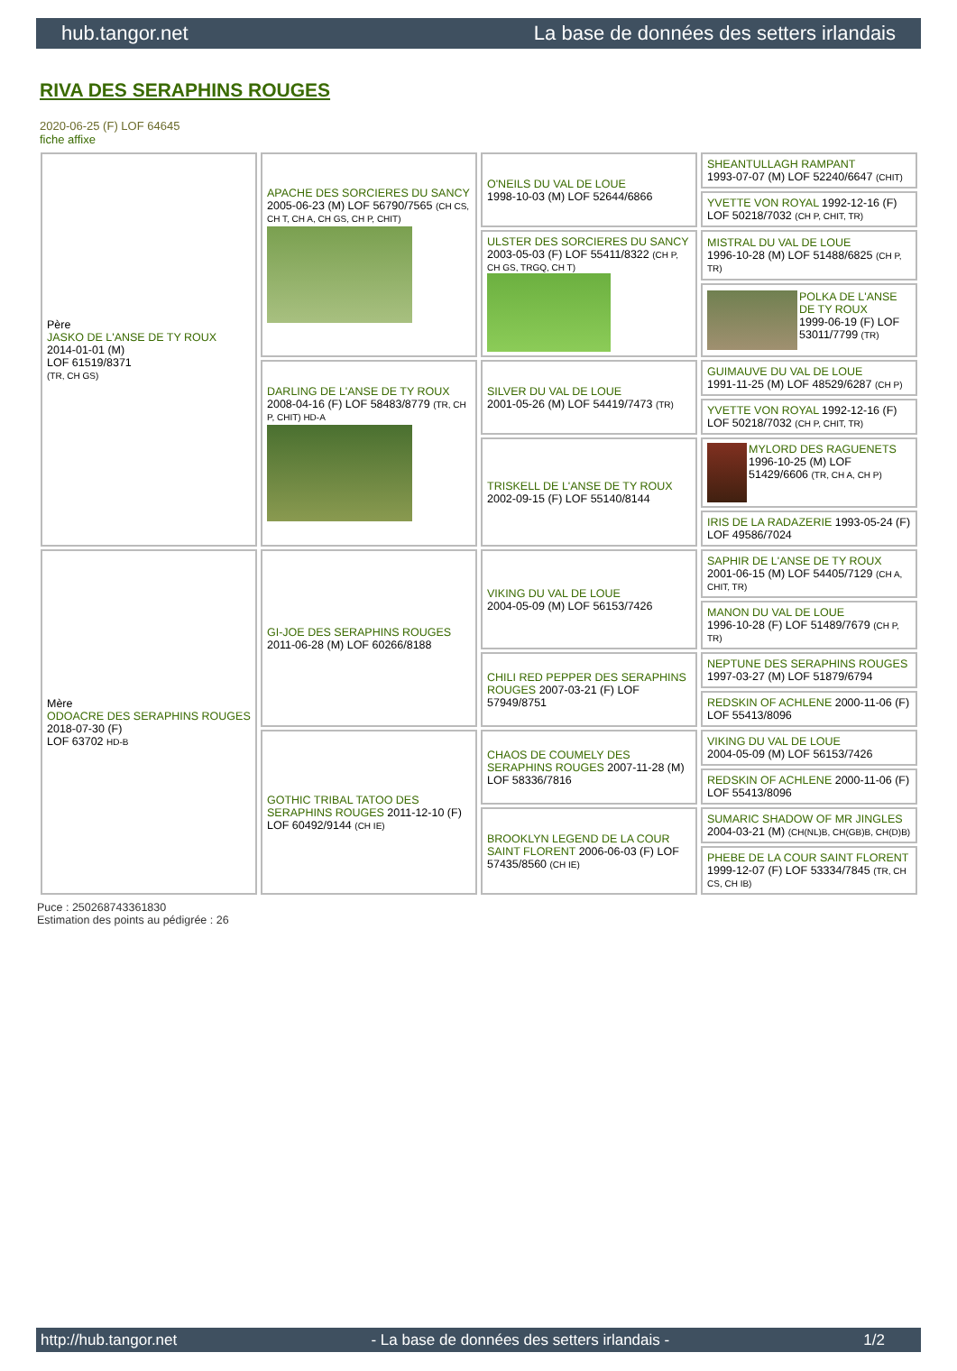hub.tangor.net La base de données des setters irlandais
RIVA DES SERAPHINS ROUGES
2020-06-25 (F) LOF 64645
fiche affixe
| Père JASKO DE L'ANSE DE TY ROUX 2014-01-01 (M) LOF 61519/8371 (TR, CH GS) | APACHE DES SORCIERES DU SANCY 2005-06-23 (M) LOF 56790/7565 (CH CS, CH T, CH A, CH GS, CH P, CHIT) | O'NEILS DU VAL DE LOUE 1998-10-03 (M) LOF 52644/6866 | SHEANTULLAGH RAMPANT 1993-07-07 (M) LOF 52240/6647 (CHIT) |
| | | | YVETTE VON ROYAL 1992-12-16 (F) LOF 50218/7032 (CH P, CHIT, TR) |
| | | ULSTER DES SORCIERES DU SANCY 2003-05-03 (F) LOF 55411/8322 (CH P, CH GS, TRGQ, CH T) | MISTRAL DU VAL DE LOUE 1996-10-28 (M) LOF 51488/6825 (CH P, TR) |
| | | | POLKA DE L'ANSE DE TY ROUX 1999-06-19 (F) LOF 53011/7799 (TR) |
| | DARLING DE L'ANSE DE TY ROUX 2008-04-16 (F) LOF 58483/8779 (TR, CH P, CHIT) HD-A | SILVER DU VAL DE LOUE 2001-05-26 (M) LOF 54419/7473 (TR) | GUIMAUVE DU VAL DE LOUE 1991-11-25 (M) LOF 48529/6287 (CH P) |
| | | | YVETTE VON ROYAL 1992-12-16 (F) LOF 50218/7032 (CH P, CHIT, TR) |
| | | TRISKELL DE L'ANSE DE TY ROUX 2002-09-15 (F) LOF 55140/8144 | MYLORD DES RAGUENETS 1996-10-25 (M) LOF 51429/6606 (TR, CH A, CH P) |
| | | | IRIS DE LA RADAZERIE 1993-05-24 (F) LOF 49586/7024 |
| Mère ODOACRE DES SERAPHINS ROUGES 2018-07-30 (F) LOF 63702 HD-B | GI-JOE DES SERAPHINS ROUGES 2011-06-28 (M) LOF 60266/8188 | VIKING DU VAL DE LOUE 2004-05-09 (M) LOF 56153/7426 | SAPHIR DE L'ANSE DE TY ROUX 2001-06-15 (M) LOF 54405/7129 (CH A, CHIT, TR) |
| | | | MANON DU VAL DE LOUE 1996-10-28 (F) LOF 51489/7679 (CH P, TR) |
| | | CHILI RED PEPPER DES SERAPHINS ROUGES 2007-03-21 (F) LOF 57949/8751 | NEPTUNE DES SERAPHINS ROUGES 1997-03-27 (M) LOF 51879/6794 |
| | | | REDSKIN OF ACHLENE 2000-11-06 (F) LOF 55413/8096 |
| | GOTHIC TRIBAL TATOO DES SERAPHINS ROUGES 2011-12-10 (F) LOF 60492/9144 (CH IE) | CHAOS DE COUMELY DES SERAPHINS ROUGES 2007-11-28 (M) LOF 58336/7816 | VIKING DU VAL DE LOUE 2004-05-09 (M) LOF 56153/7426 |
| | | | REDSKIN OF ACHLENE 2000-11-06 (F) LOF 55413/8096 |
| | | BROOKLYN LEGEND DE LA COUR SAINT FLORENT 2006-06-03 (F) LOF 57435/8560 (CH IE) | SUMARIC SHADOW OF MR JINGLES 2004-03-21 (M) (CH(NL)B, CH(GB)B, CH(D)B) |
| | | | PHEBE DE LA COUR SAINT FLORENT 1999-12-07 (F) LOF 53334/7845 (TR, CH CS, CH IB) |
Puce : 250268743361830
Estimation des points au pédigrée : 26
http://hub.tangor.net - La base de données des setters irlandais - 1/2